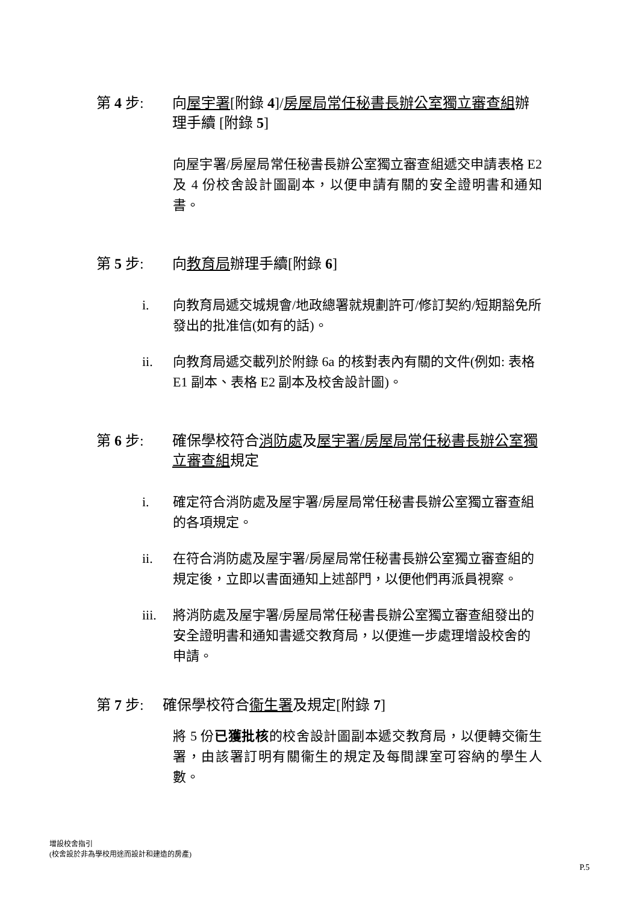第 4 步: 向屋宇署[附錄 4]/房屋局常任秘書長辦公室獨立審查組辦理手續 [附錄 5]
向屋宇署/房屋局常任秘書長辦公室獨立審查組遞交申請表格 E2 及 4 份校舍設計圖副本，以便申請有關的安全證明書和通知書。
第 5 步: 向教育局辦理手續[附錄 6]
i. 向教育局遞交城規會/地政總署就規劃許可/修訂契約/短期豁免所發出的批准信(如有的話)。
ii. 向教育局遞交載列於附錄 6a 的核對表內有關的文件(例如: 表格 E1 副本、表格 E2 副本及校舍設計圖)。
第 6 步: 確保學校符合消防處及屋宇署/房屋局常任秘書長辦公室獨立審查組規定
i. 確定符合消防處及屋宇署/房屋局常任秘書長辦公室獨立審查組的各項規定。
ii. 在符合消防處及屋宇署/房屋局常任秘書長辦公室獨立審查組的規定後，立即以書面通知上述部門，以便他們再派員視察。
iii.
將消防處及屋宇署/房屋局常任秘書長辦公室獨立審查組發出的安全證明書和通知書遞交教育局，以便進一步處理增設校舍的申請。
第 7 步: 確保學校符合衞生署及規定[附錄 7]
將 5 份已獲批核的校舍設計圖副本遞交教育局，以便轉交衞生署，由該署訂明有關衞生的規定及每間課室可容納的學生人數。
增設校舍指引
(校舍設於非為學校用途而設計和建造的房產)
P.5